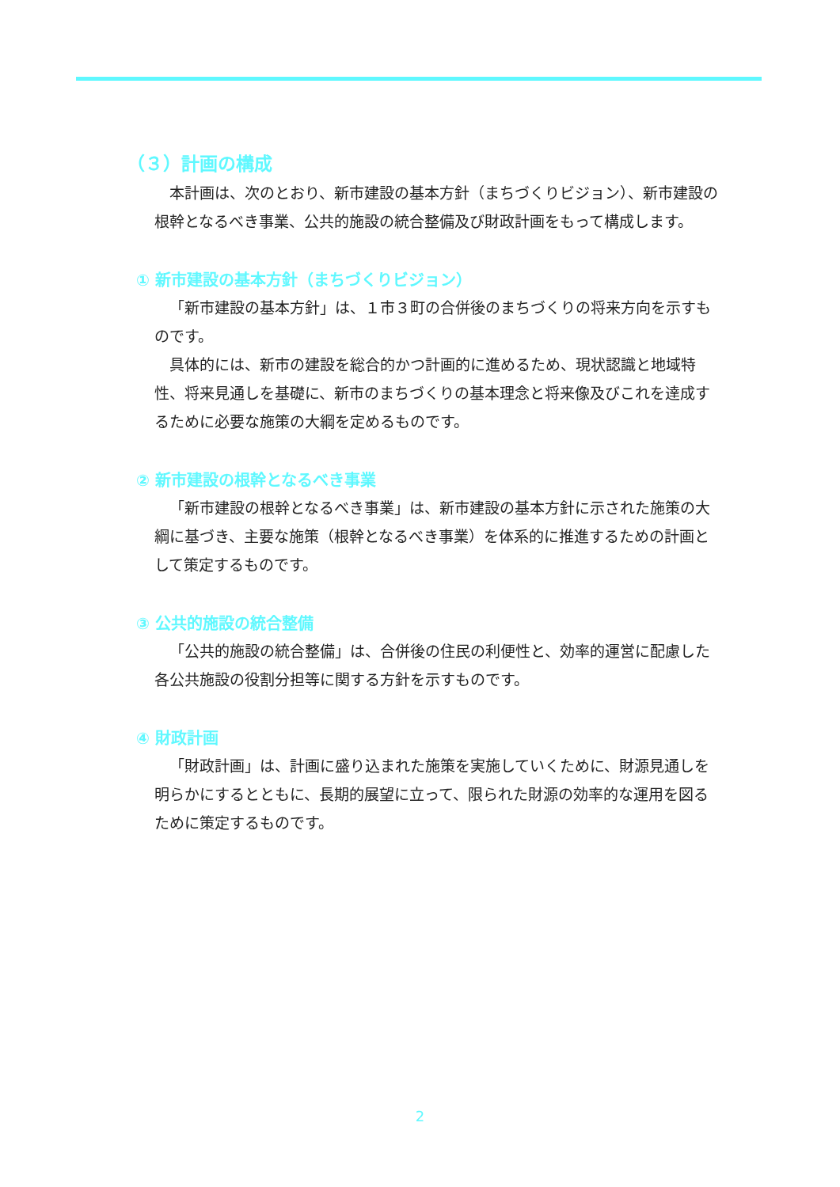（３）計画の構成
本計画は、次のとおり、新市建設の基本方針（まちづくりビジョン）、新市建設の根幹となるべき事業、公共的施設の統合整備及び財政計画をもって構成します。
① 新市建設の基本方針（まちづくりビジョン）
「新市建設の基本方針」は、１市３町の合併後のまちづくりの将来方向を示すものです。
具体的には、新市の建設を総合的かつ計画的に進めるため、現状認識と地域特性、将来見通しを基礎に、新市のまちづくりの基本理念と将来像及びこれを達成するために必要な施策の大綱を定めるものです。
② 新市建設の根幹となるべき事業
「新市建設の根幹となるべき事業」は、新市建設の基本方針に示された施策の大綱に基づき、主要な施策（根幹となるべき事業）を体系的に推進するための計画として策定するものです。
③ 公共的施設の統合整備
「公共的施設の統合整備」は、合併後の住民の利便性と、効率的運営に配慮した各公共施設の役割分担等に関する方針を示すものです。
④ 財政計画
「財政計画」は、計画に盛り込まれた施策を実施していくために、財源見通しを明らかにするとともに、長期的展望に立って、限られた財源の効率的な運用を図るために策定するものです。
2